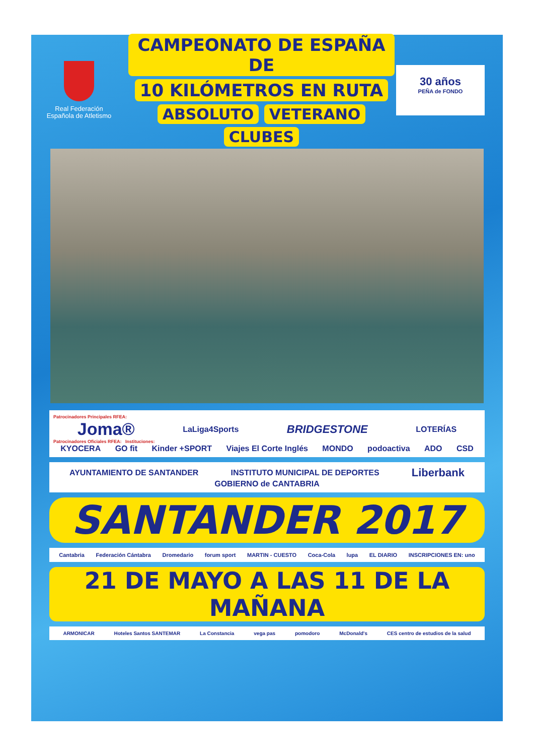Real Federación
Española de Atletismo
CAMPEONATO DE ESPAÑA DE
10 KILÓMETROS EN RUTA
ABSOLUTO VETERANO CLUBES
30 años
PEÑA de FONDO
Patrocinadores Principales RFEA:
Joma® LaLiga4Sports BRIDGESTONE LOTERÍAS
Patrocinadores Oficiales RFEA: Instituciones:
KYOCERA GO fit Kinder +SPORT Viajes El Corte Inglés MONDO podoactiva ADO CSD
AYUNTAMIENTO DE SANTANDER INSTITUTO MUNICIPAL DE DEPORTES Liberbank GOBIERNO de CANTABRIA
SANTANDER 2017
Cantabria Federación Cántabra Dromedario forum sport MARTIN - CUESTO Coca-Cola lupa EL DIARIO INSCRIPCIONES EN: uno
21 DE MAYO A LAS 11 DE LA MAÑANA
ARMONICAR Hoteles Santos SANTEMAR La Constancia vega pas pomodoro McDonald's CES centro de estudios de la salud